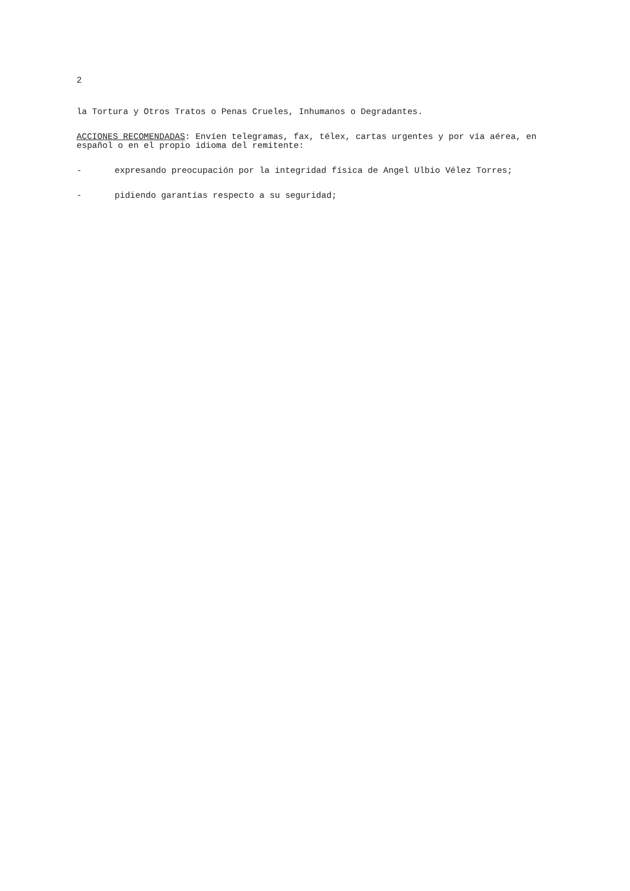2
la Tortura y Otros Tratos o Penas Crueles, Inhumanos o Degradantes.
ACCIONES RECOMENDADAS: Envíen telegramas, fax, télex, cartas urgentes y por vía aérea, en español o en el propio idioma del remitente:
- expresando preocupación por la integridad física de Angel Ulbio Vélez Torres;
- pidiendo garantías respecto a su seguridad;